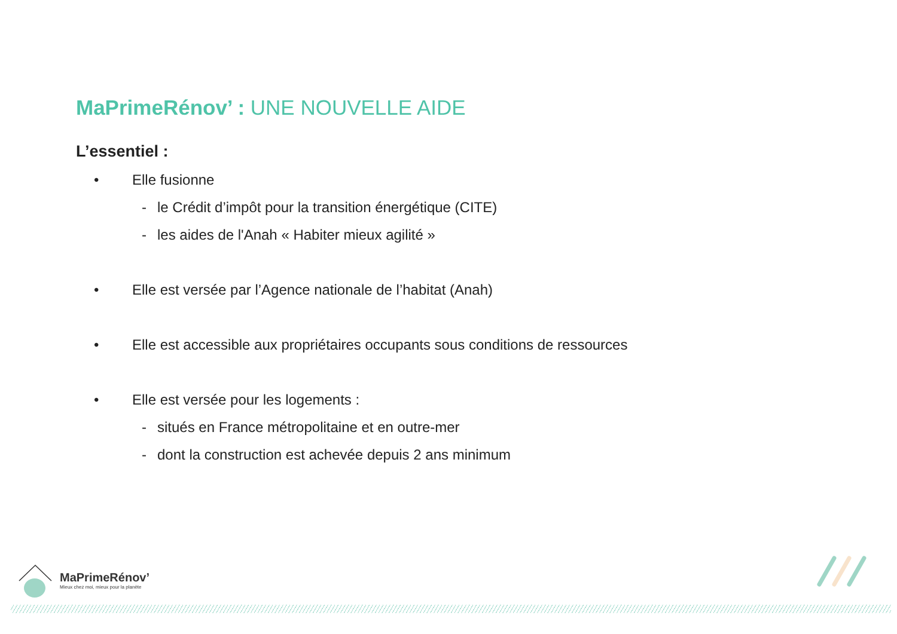MaPrimeRénov’ : UNE NOUVELLE AIDE
L’essentiel :
• Elle fusionne
- le Crédit d’impôt pour la transition énergétique (CITE)
- les aides de l'Anah « Habiter mieux agilité »
• Elle est versée par l’Agence nationale de l’habitat (Anah)
• Elle est accessible aux propriétaires occupants sous conditions de ressources
• Elle est versée pour les logements :
- situés en France métropolitaine et en outre-mer
- dont la construction est achevée depuis 2 ans minimum
MaPrimeRénov’
Mieux chez moi, mieux pour la planète